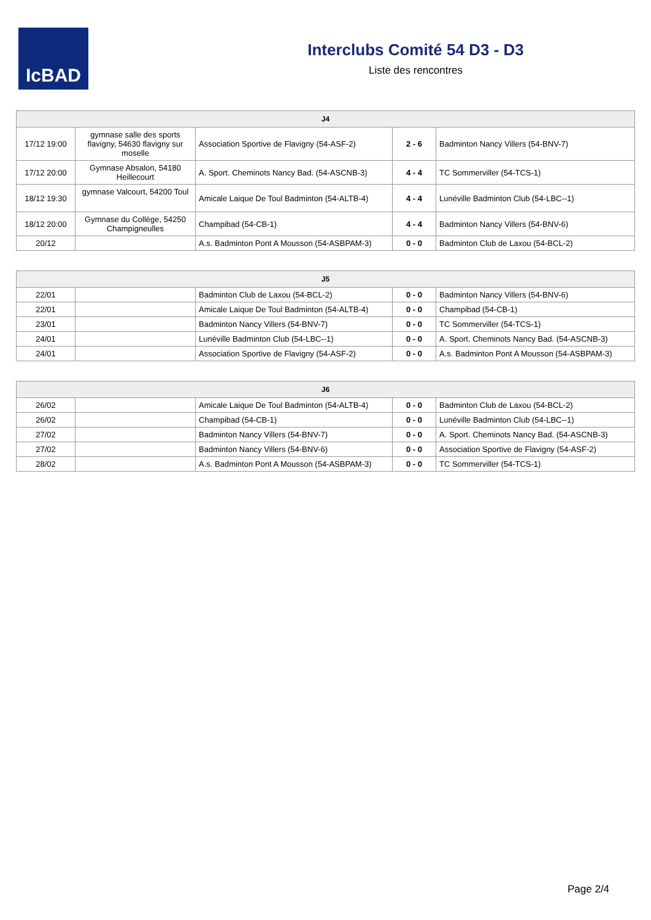IcBAD
Interclubs Comité 54 D3 - D3
Liste des rencontres
| J4 | | | | |
| --- | --- | --- | --- | --- |
| 17/12 19:00 | gymnase salle des sports flavigny, 54630 flavigny sur moselle | Association Sportive de Flavigny (54-ASF-2) | 2 - 6 | Badminton Nancy Villers (54-BNV-7) |
| 17/12 20:00 | Gymnase Absalon, 54180 Heillecourt | A. Sport. Cheminots Nancy Bad. (54-ASCNB-3) | 4 - 4 | TC Sommerviller (54-TCS-1) |
| 18/12 19:30 | gymnase Valcourt, 54200 Toul | Amicale Laique De Toul Badminton (54-ALTB-4) | 4 - 4 | Lunéville Badminton Club (54-LBC--1) |
| 18/12 20:00 | Gymnase du Collège, 54250 Champigneulles | Champibad (54-CB-1) | 4 - 4 | Badminton Nancy Villers (54-BNV-6) |
| 20/12 | | A.s. Badminton Pont A Mousson (54-ASBPAM-3) | 0 - 0 | Badminton Club de Laxou (54-BCL-2) |
| J5 | | | | |
| --- | --- | --- | --- | --- |
| 22/01 | | Badminton Club de Laxou (54-BCL-2) | 0 - 0 | Badminton Nancy Villers (54-BNV-6) |
| 22/01 | | Amicale Laique De Toul Badminton (54-ALTB-4) | 0 - 0 | Champibad (54-CB-1) |
| 23/01 | | Badminton Nancy Villers (54-BNV-7) | 0 - 0 | TC Sommerviller (54-TCS-1) |
| 24/01 | | Lunéville Badminton Club (54-LBC--1) | 0 - 0 | A. Sport. Cheminots Nancy Bad. (54-ASCNB-3) |
| 24/01 | | Association Sportive de Flavigny (54-ASF-2) | 0 - 0 | A.s. Badminton Pont A Mousson (54-ASBPAM-3) |
| J6 | | | | |
| --- | --- | --- | --- | --- |
| 26/02 | | Amicale Laique De Toul Badminton (54-ALTB-4) | 0 - 0 | Badminton Club de Laxou (54-BCL-2) |
| 26/02 | | Champibad (54-CB-1) | 0 - 0 | Lunéville Badminton Club (54-LBC--1) |
| 27/02 | | Badminton Nancy Villers (54-BNV-7) | 0 - 0 | A. Sport. Cheminots Nancy Bad. (54-ASCNB-3) |
| 27/02 | | Badminton Nancy Villers (54-BNV-6) | 0 - 0 | Association Sportive de Flavigny (54-ASF-2) |
| 28/02 | | A.s. Badminton Pont A Mousson (54-ASBPAM-3) | 0 - 0 | TC Sommerviller (54-TCS-1) |
Page 2/4